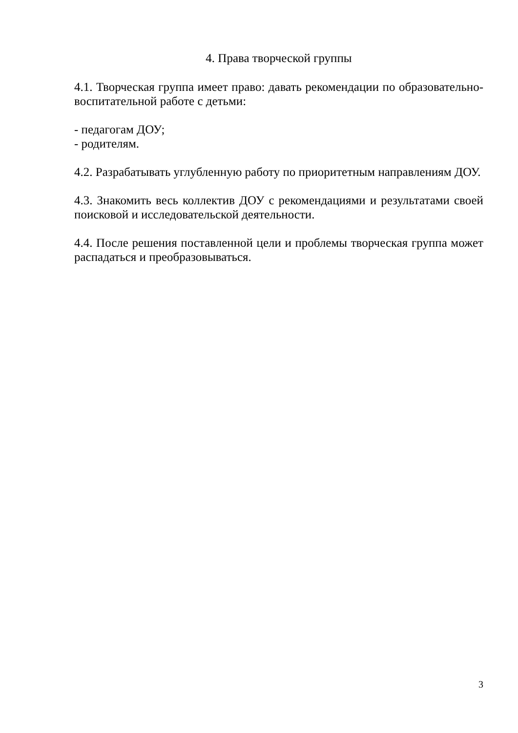4. Права творческой группы
4.1. Творческая группа имеет право: давать рекомендации по образовательно-воспитательной работе с детьми:
- педагогам ДОУ;
- родителям.
4.2. Разрабатывать углубленную работу по приоритетным направлениям ДОУ.
4.3. Знакомить весь коллектив ДОУ с рекомендациями и результатами своей поисковой и исследовательской деятельности.
4.4. После решения поставленной цели и проблемы творческая группа может распадаться и преобразовываться.
3